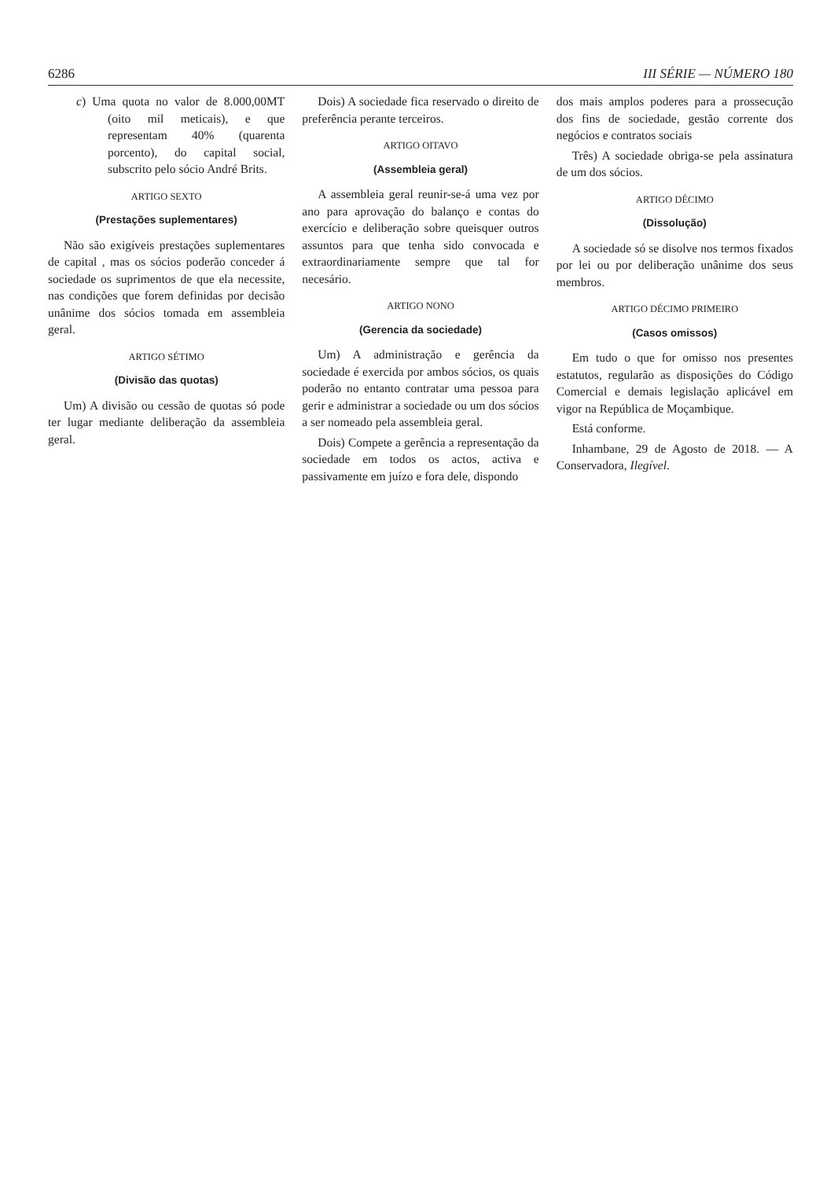6286 III SÉRIE — NÚMERO 180
c) Uma quota no valor de 8.000,00MT (oito mil meticais), e que representam 40% (quarenta porcento), do capital social, subscrito pelo sócio André Brits.
ARTIGO SEXTO
(Prestações suplementares)
Não são exigíveis prestações suplementares de capital , mas os sócios poderão conceder á sociedade os suprimentos de que ela necessite, nas condições que forem definidas por decisão unânime dos sócios tomada em assembleia geral.
ARTIGO SÉTIMO
(Divisão das quotas)
Um) A divisão ou cessão de quotas só pode ter lugar mediante deliberação da assembleia geral.
Dois) A sociedade fica reservado o direito de preferência perante terceiros.
ARTIGO OITAVO
(Assembleia geral)
A assembleia geral reunir-se-á uma vez por ano para aprovação do balanço e contas do exercício e deliberação sobre queisquer outros assuntos para que tenha sido convocada e extraordinariamente sempre que tal for necesário.
ARTIGO NONO
(Gerencia da sociedade)
Um) A administração e gerência da sociedade é exercida por ambos sócios, os quais poderão no entanto contratar uma pessoa para gerir e administrar a sociedade ou um dos sócios a ser nomeado pela assembleia geral.
Dois) Compete a gerência a representação da sociedade em todos os actos, activa e passivamente em juízo e fora dele, dispondo
dos mais amplos poderes para a prossecução dos fins de sociedade, gestão corrente dos negócios e contratos sociais
Três) A sociedade obriga-se pela assinatura de um dos sócios.
ARTIGO DÉCIMO
(Dissolução)
A sociedade só se disolve nos termos fixados por lei ou por deliberação unânime dos seus membros.
ARTIGO DÉCIMO PRIMEIRO
(Casos omissos)
Em tudo o que for omisso nos presentes estatutos, regularão as disposições do Código Comercial e demais legislação aplicável em vigor na República de Moçambique.
Está conforme.
Inhambane, 29 de Agosto de 2018. — A Conservadora, Ilegível.